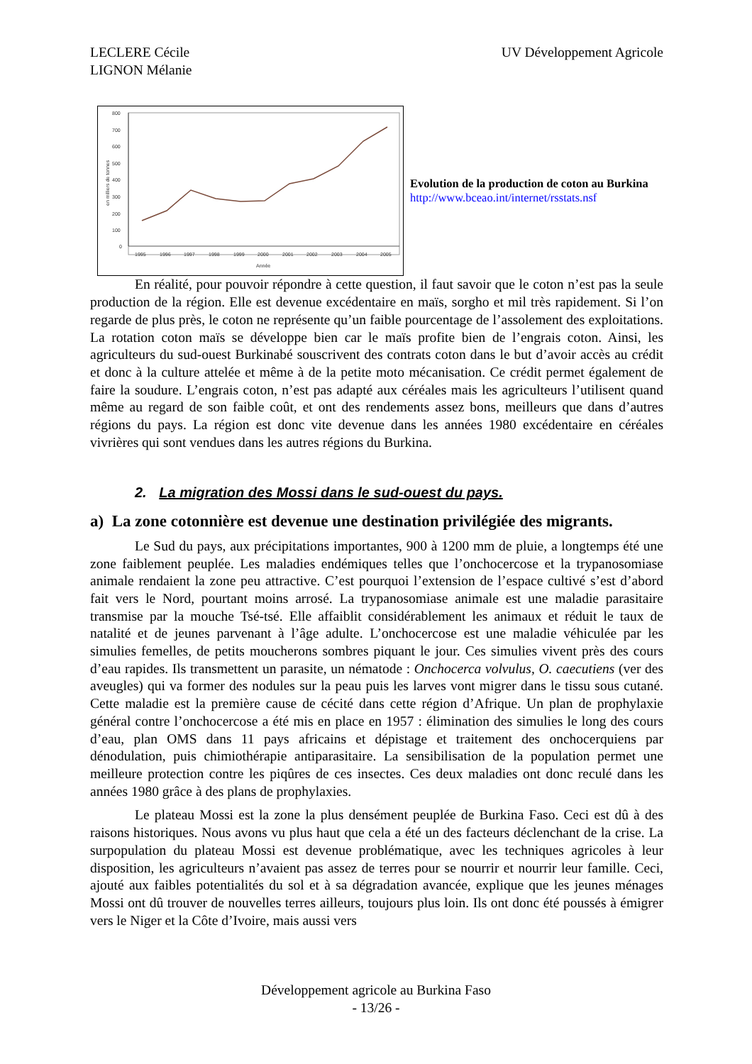LECLERE Cécile
LIGNON Mélanie
UV Développement Agricole
800
700
600
500
400
300
200
100
0
en milliers de tonnes
1995
1996
1997
1998
1999
2000
2001
2002
2003
2004
2005
Année
Evolution de la production de coton au Burkina
http://www.bceao.int/internet/rsstats.nsf
En réalité, pour pouvoir répondre à cette question, il faut savoir que le coton n’est pas la seule production de la région. Elle est devenue excédentaire en maïs, sorgho et mil très rapidement. Si l’on regarde de plus près, le coton ne représente qu’un faible pourcentage de l’assolement des exploitations. La rotation coton maïs se développe bien car le maïs profite bien de l’engrais coton. Ainsi, les agriculteurs du sud-ouest Burkinabé souscrivent des contrats coton dans le but d’avoir accès au crédit et donc à la culture attelée et même à de la petite moto mécanisation. Ce crédit permet également de faire la soudure. L’engrais coton, n’est pas adapté aux céréales mais les agriculteurs l’utilisent quand même au regard de son faible coût, et ont des rendements assez bons, meilleurs que dans d’autres régions du pays. La région est donc vite devenue dans les années 1980 excédentaire en céréales vivrières qui sont vendues dans les autres régions du Burkina.
2. La migration des Mossi dans le sud-ouest du pays.
a) La zone cotonnière est devenue une destination privilégiée des migrants.
Le Sud du pays, aux précipitations importantes, 900 à 1200 mm de pluie, a longtemps été une zone faiblement peuplée. Les maladies endémiques telles que l’onchocercose et la trypanosomiase animale rendaient la zone peu attractive. C’est pourquoi l’extension de l’espace cultivé s’est d’abord fait vers le Nord, pourtant moins arrosé. La trypanosomiase animale est une maladie parasitaire transmise par la mouche Tsé-tsé. Elle affaiblit considérablement les animaux et réduit le taux de natalité et de jeunes parvenant à l’âge adulte. L’onchocercose est une maladie véhiculée par les simulies femelles, de petits moucherons sombres piquant le jour. Ces simulies vivent près des cours d’eau rapides. Ils transmettent un parasite, un nématode : Onchocerca volvulus, O. caecutiens (ver des aveugles) qui va former des nodules sur la peau puis les larves vont migrer dans le tissu sous cutané. Cette maladie est la première cause de cécité dans cette région d’Afrique. Un plan de prophylaxie général contre l’onchocercose a été mis en place en 1957 : élimination des simulies le long des cours d’eau, plan OMS dans 11 pays africains et dépistage et traitement des onchocerquiens par dénodulation, puis chimiothérapie antiparasitaire. La sensibilisation de la population permet une meilleure protection contre les piqûres de ces insectes. Ces deux maladies ont donc reculé dans les années 1980 grâce à des plans de prophylaxies.
Le plateau Mossi est la zone la plus densément peuplée de Burkina Faso. Ceci est dû à des raisons historiques. Nous avons vu plus haut que cela a été un des facteurs déclenchant de la crise. La surpopulation du plateau Mossi est devenue problématique, avec les techniques agricoles à leur disposition, les agriculteurs n’avaient pas assez de terres pour se nourrir et nourrir leur famille. Ceci, ajouté aux faibles potentialités du sol et à sa dégradation avancée, explique que les jeunes ménages Mossi ont dû trouver de nouvelles terres ailleurs, toujours plus loin. Ils ont donc été poussés à émigrer vers le Niger et la Côte d’Ivoire, mais aussi vers
Développement agricole au Burkina Faso
- 13/26 -